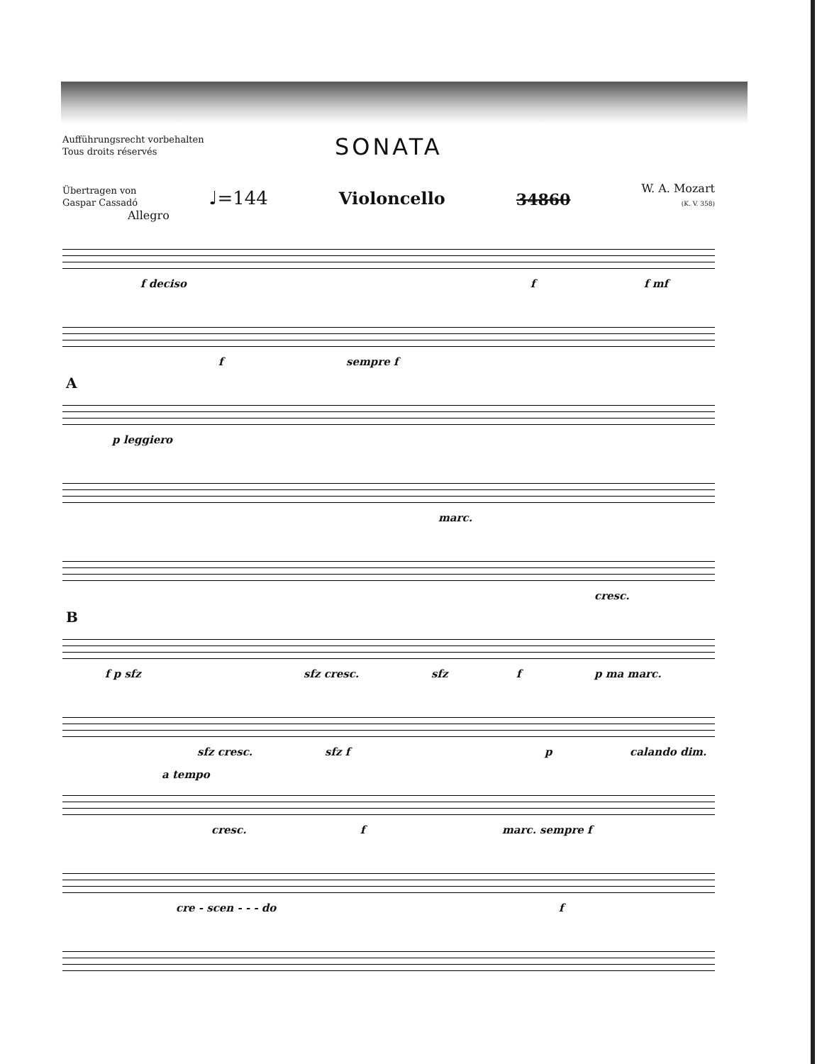Aufführungsrecht vorbehalten
Tous droits réservés
SONATA
Übertragen von
Gaspar Cassadó
♩=144
Violoncello
34860
W. A. Mozart
(K. V. 358)
Allegro
f deciso f f mf
f sempre f
A
p leggiero
marc.
cresc.
B
f p sfz sfz cresc. sfz f p ma marc.
sfz cresc. sfz f p calando dim.
a tempo
cresc. f marc. sempre f
cre - scen - - - do f